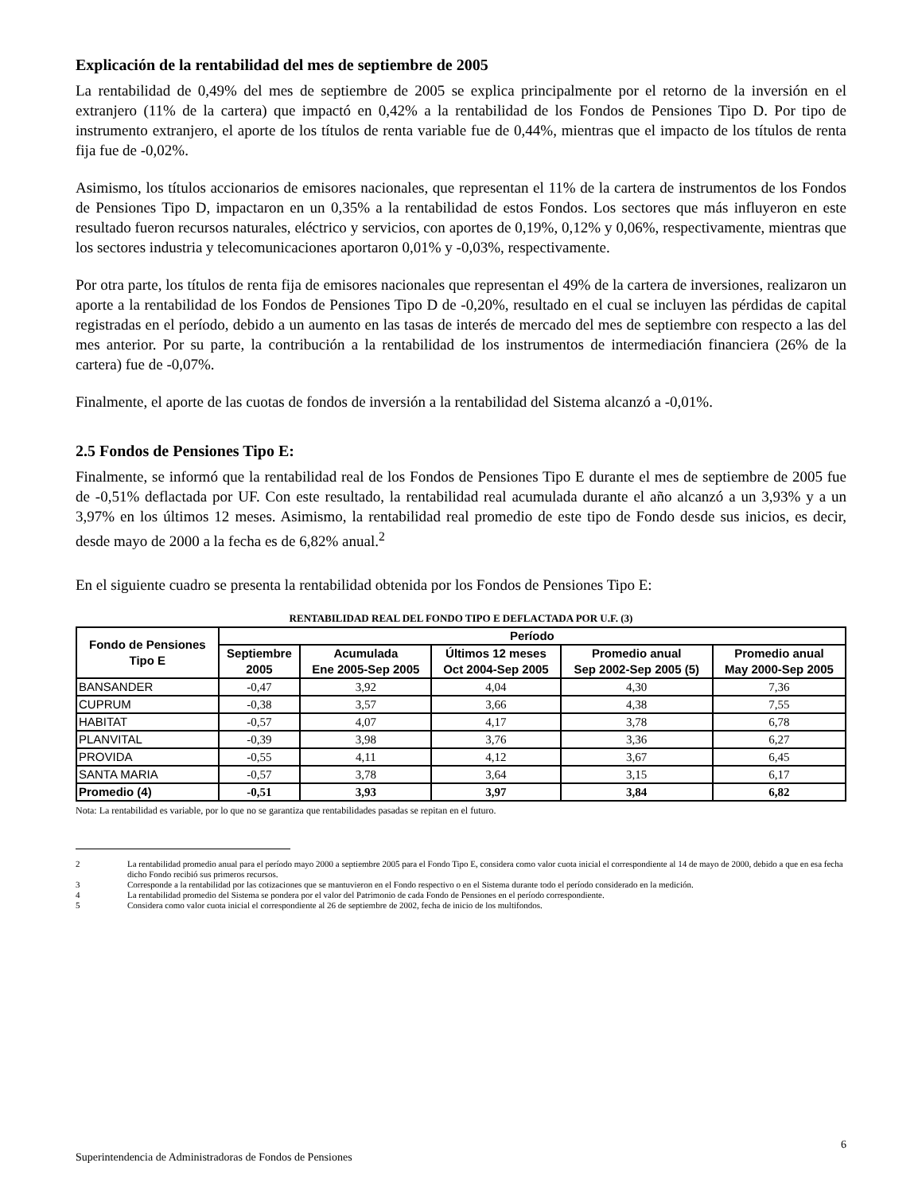Explicación de la rentabilidad del mes de septiembre de 2005
La rentabilidad de 0,49% del mes de septiembre de 2005 se explica principalmente por el retorno de la inversión en el extranjero (11% de la cartera) que impactó en 0,42% a la rentabilidad de los Fondos de Pensiones Tipo D. Por tipo de instrumento extranjero, el aporte de los títulos de renta variable fue de 0,44%, mientras que el impacto de los títulos de renta fija fue de -0,02%.
Asimismo, los títulos accionarios de emisores nacionales, que representan el 11% de la cartera de instrumentos de los Fondos de Pensiones Tipo D, impactaron en un 0,35% a la rentabilidad de estos Fondos. Los sectores que más influyeron en este resultado fueron recursos naturales, eléctrico y servicios, con aportes de 0,19%, 0,12% y 0,06%, respectivamente, mientras que los sectores industria y telecomunicaciones aportaron 0,01% y -0,03%, respectivamente.
Por otra parte, los títulos de renta fija de emisores nacionales que representan el 49% de la cartera de inversiones, realizaron un aporte a la rentabilidad de los Fondos de Pensiones Tipo D de -0,20%, resultado en el cual se incluyen las pérdidas de capital registradas en el período, debido a un aumento en las tasas de interés de mercado del mes de septiembre con respecto a las del mes anterior. Por su parte, la contribución a la rentabilidad de los instrumentos de intermediación financiera (26% de la cartera) fue de -0,07%.
Finalmente, el aporte de las cuotas de fondos de inversión a la rentabilidad del Sistema alcanzó a -0,01%.
2.5 Fondos de Pensiones Tipo E:
Finalmente, se informó que la rentabilidad real de los Fondos de Pensiones Tipo E durante el mes de septiembre de 2005 fue de -0,51% deflactada por UF. Con este resultado, la rentabilidad real acumulada durante el año alcanzó a un 3,93% y a un 3,97% en los últimos 12 meses. Asimismo, la rentabilidad real promedio de este tipo de Fondo desde sus inicios, es decir, desde mayo de 2000 a la fecha es de 6,82% anual.<sup>2</sup>
En el siguiente cuadro se presenta la rentabilidad obtenida por los Fondos de Pensiones Tipo E:
RENTABILIDAD REAL DEL FONDO TIPO E DEFLACTADA POR U.F. (3)
| Fondo de Pensiones Tipo E | Período | | | | |
| --- | --- | --- | --- | --- | --- |
| | Septiembre 2005 | Acumulada Ene 2005-Sep 2005 | Últimos 12 meses Oct 2004-Sep 2005 | Promedio anual Sep 2002-Sep 2005 (5) | Promedio anual May 2000-Sep 2005 |
| BANSANDER | -0,47 | 3,92 | 4,04 | 4,30 | 7,36 |
| CUPRUM | -0,38 | 3,57 | 3,66 | 4,38 | 7,55 |
| HABITAT | -0,57 | 4,07 | 4,17 | 3,78 | 6,78 |
| PLANVITAL | -0,39 | 3,98 | 3,76 | 3,36 | 6,27 |
| PROVIDA | -0,55 | 4,11 | 4,12 | 3,67 | 6,45 |
| SANTA MARIA | -0,57 | 3,78 | 3,64 | 3,15 | 6,17 |
| Promedio (4) | -0,51 | 3,93 | 3,97 | 3,84 | 6,82 |
Nota: La rentabilidad es variable, por lo que no se garantiza que rentabilidades pasadas se repitan en el futuro.
2 La rentabilidad promedio anual para el período mayo 2000 a septiembre 2005 para el Fondo Tipo E, considera como valor cuota inicial el correspondiente al 14 de mayo de 2000, debido a que en esa fecha dicho Fondo recibió sus primeros recursos.
3 Corresponde a la rentabilidad por las cotizaciones que se mantuvieron en el Fondo respectivo o en el Sistema durante todo el período considerado en la medición.
4 La rentabilidad promedio del Sistema se pondera por el valor del Patrimonio de cada Fondo de Pensiones en el período correspondiente.
5 Considera como valor cuota inicial el correspondiente al 26 de septiembre de 2002, fecha de inicio de los multifondos.
6
Superintendencia de Administradoras de Fondos de Pensiones